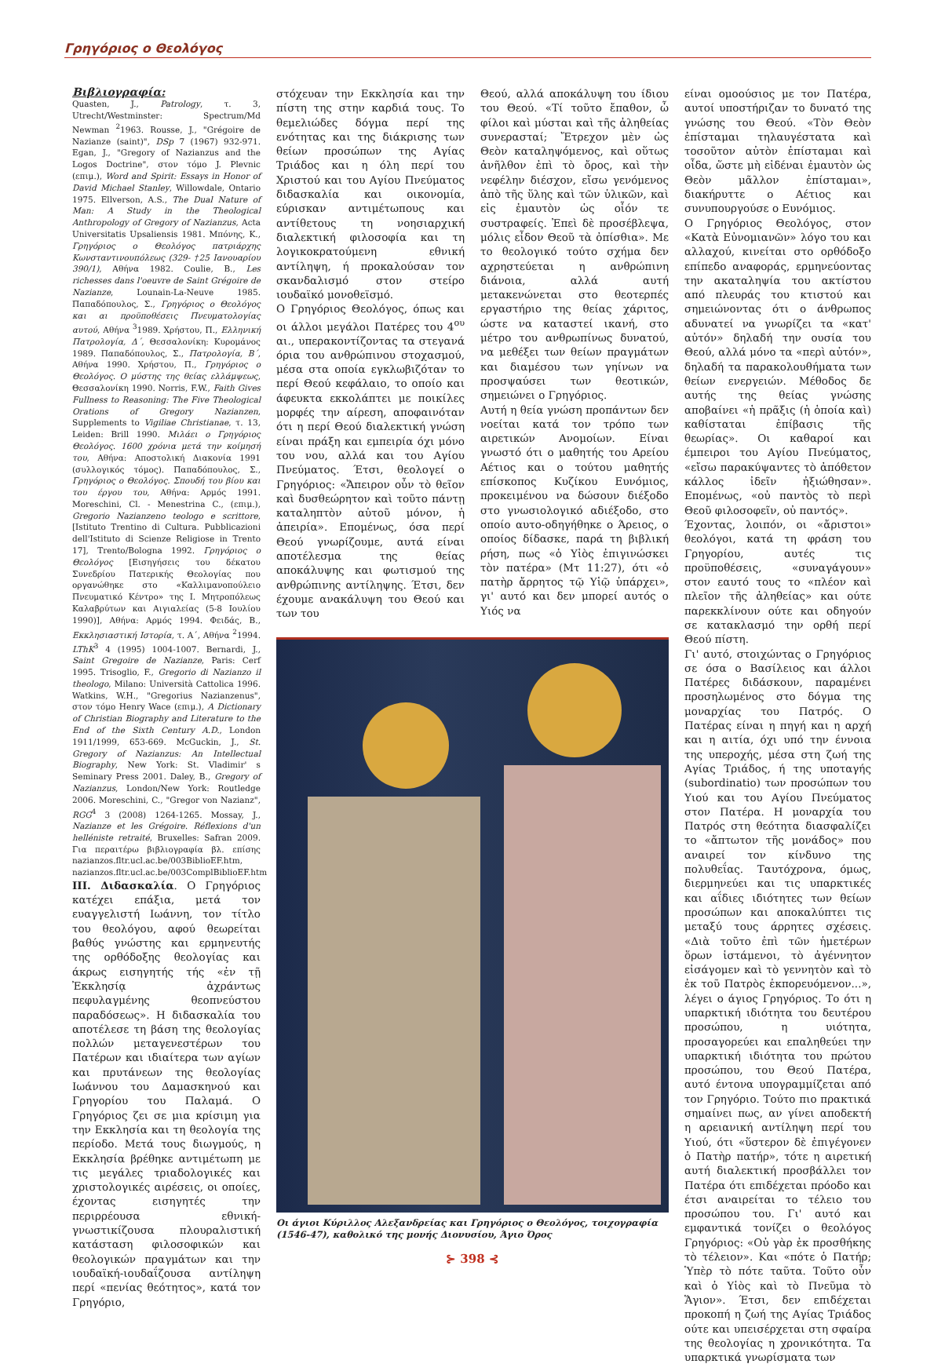Γρηγόριος ο Θεολόγος
Βιβλιογραφία:
Quasten, J., Patrology, τ. 3, Utrecht/Westminster: Spectrum/Md Newman <sup>2</sup>1963. Rousse, J., "Grégoire de Nazianze (saint)", DSp 7 (1967) 932-971. Egan, J., "Gregory of Nazianzus and the Logos Doctrine", στον τόμο J. Plevnic (επιμ.), Word and Spirit: Essays in Honor of David Michael Stanley, Willowdale, Ontario 1975. Ellverson, A.S., The Dual Nature of Man: A Study in the Theological Anthropology of Gregory of Nazianzus, Acta Universitatis Upsaliensis 1981. Μπόνης, Κ., Γρηγόριος ο Θεολόγος πατριάρχης Κωνσταντινουπόλεως (329- †25 Ιανουαρίου 390/1), Αθήνα 1982. Coulie, B., Les richesses dans l'oeuvre de Saint Grégoire de Nazianze, Lounain-La-Neuve 1985. Παπαδόπουλος, Σ., Γρηγόριος ο Θεολόγος και αι προϋποθέσεις Πνευματολογίας αυτού, Αθήνα <sup>3</sup>1989. Χρήστου, Π., Ελληνική Πατρολογία, Δ΄, Θεσσαλονίκη: Κυρομάνος 1989. Παπαδόπουλος, Σ., Πατρολογία, Β΄, Αθήνα 1990. Χρήστου, Π., Γρηγόριος ο Θεολόγος. Ο μύστης της θείας ελλάμψεως, Θεσσαλονίκη 1990. Norris, F.W., Faith Gives Fullness to Reasoning: The Five Theological Orations of Gregory Nazianzen, Supplements to Vigiliae Christianae, τ. 13, Leiden: Brill 1990. Μιλάει ο Γρηγόριος Θεολόγος. 1600 χρόνια μετά την κοίμησή του, Αθήνα: Αποστολική Διακονία 1991 (συλλογικός τόμος). Παπαδόπουλος, Σ., Γρηγόριος ο Θεολόγος. Σπουδή του βίου και του έργου του, Αθήνα: Αρμός 1991. Moreschini, Cl. - Menestrina C., (επιμ.), Gregorio Nazianzeno teologo e scrittore, [Istituto Trentino di Cultura. Pubblicazioni dell'Istituto di Scienze Religiose in Trento 17], Trento/Bologna 1992. Γρηγόριος ο Θεολόγος [Εισηγήσεις του δέκατου Συνεδρίου Πατερικής Θεολογίας που οργανώθηκε στο «Καλλιμανοπούλειο Πνευματικό Κέντρο» της Ι. Μητροπόλεως Καλαβρύτων και Αιγιαλείας (5-8 Ιουλίου 1990)], Αθήνα: Αρμός 1994. Φειδάς, Β., Εκκλησιαστική Ιστορία, τ. Α΄, Αθήνα <sup>2</sup>1994. LThK<sup>3</sup> 4 (1995) 1004-1007. Bernardi, J., Saint Gregoire de Nazianze, Paris: Cerf 1995. Trisoglio, F., Gregorio di Nazianzo il theologo, Milano: Università Cattolica 1996. Watkins, W.H., "Gregorius Nazianzenus", στον τόμο Henry Wace (επιμ.), A Dictionary of Christian Biography and Literature to the End of the Sixth Century A.D., London 1911/1999, 653-669. McGuckin, J., St. Gregory of Nazianzus: An Intellectual Biography, New York: St. Vladimir' s Seminary Press 2001. Daley, B., Gregory of Nazianzus, London/New York: Routledge 2006. Moreschini, C., "Gregor von Nazianz", RGG<sup>4</sup> 3 (2008) 1264-1265. Mossay, J., Nazianze et les Grégoire. Réflexions d'un helléniste retraité, Bruxelles: Safran 2009. Για περαιτέρω βιβλιογραφία βλ. επίσης nazianzos.fltr.ucl.ac.be/003BiblioEF.htm, nazianzos.fltr.ucl.ac.be/003ComplBiblioEF.htm
III. Διδασκαλία. Ο Γρηγόριος κατέχει επάξια, μετά τον ευαγγελιστή Ιωάννη, τον τίτλο του θεολόγου, αφού θεωρείται βαθύς γνώστης και ερμηνευτής της ορθόδοξης θεολογίας και άκρως εισηγητής τής «ἐν τῇ Ἐκκλησίᾳ ἀχράντως πεφυλαγμένης θεοπνεύστου παραδόσεως». Η διδασκαλία του αποτέλεσε τη βάση της θεολογίας πολλών μεταγενεστέρων του Πατέρων και ιδιαίτερα των αγίων και πρυτάνεων της θεολογίας Ιωάννου του Δαμασκηνού και Γρηγορίου του Παλαμά. Ο Γρηγόριος ζει σε μια κρίσιμη για την Εκκλησία και τη θεολογία της περίοδο. Μετά τους διωγμούς, η Εκκλησία βρέθηκε αντιμέτωπη με τις μεγάλες τριαδολογικές και χριστολογικές αιρέσεις, οι οποίες, έχοντας εισηγητές την περιρρέουσα εθνική-γνωστικίζουσα πλουραλιστική κατάσταση φιλοσοφικών και θεολογικών πραγμάτων και την ιουδαϊκή-ιουδαΐζουσα αντίληψη περί «πενίας θεότητος», κατά τον Γρηγόριο,
στόχευαν την Εκκλησία και την πίστη της στην καρδιά τους. Το θεμελιώδες δόγμα περί της ενότητας και της διάκρισης των θείων προσώπων της Αγίας Τριάδος και η όλη περί του Χριστού και του Αγίου Πνεύματος διδασκαλία και οικονομία, εύρισκαν αντιμέτωπους και αντίθετους τη νοησιαρχική διαλεκτική φιλοσοφία και τη λογικοκρατούμενη εθνική αντίληψη, ή προκαλούσαν τον σκανδαλισμό στον στείρο ιουδαϊκό μονοθεϊσμό.
Ο Γρηγόριος Θεολόγος, όπως και οι άλλοι μεγάλοι Πατέρες του 4<sup>ου</sup> αι., υπερακοντίζοντας τα στεγανά όρια του ανθρώπινου στοχασμού, μέσα στα οποία εγκλωβιζόταν το περί Θεού κεφάλαιο, το οποίο και άφευκτα εκκολάπτει με ποικίλες μορφές την αίρεση, αποφαινόταν ότι η περί Θεού διαλεκτική γνώση είναι πράξη και εμπειρία όχι μόνο του νου, αλλά και του Αγίου Πνεύματος. Έτσι, θεολογεί ο Γρηγόριος: «Ἄπειρον οὖν τὸ θεῖον καὶ δυσθεώρητον καὶ τοῦτο πάντῃ καταληπτὸν αὐτοῦ μόνον, ἡ ἀπειρία». Επομένως, όσα περί Θεού γνωρίζουμε, αυτά είναι αποτέλεσμα της θείας αποκάλυψης και φωτισμού της ανθρώπινης αντίληψης. Έτσι, δεν έχουμε ανακάλυψη του Θεού και των του
Θεού, αλλά αποκάλυψη του ίδιου του Θεού. «Τί τοῦτο ἔπαθον, ὦ φίλοι καὶ μύσται καὶ τῆς ἀληθείας συνερασταί; Ἔτρεχον μὲν ὡς Θεὸν καταληψόμενος, καὶ οὕτως ἀνῆλθον ἐπὶ τὸ ὄρος, καὶ τὴν νεφέλην διέσχον, εἴσω γενόμενος ἀπὸ τῆς ὕλης καὶ τῶν ὑλικῶν, καὶ εἰς ἐμαυτὸν ὡς οἷόν τε συστραφείς. Ἐπεὶ δὲ προσέβλεψα, μόλις εἶδον Θεοῦ τὰ ὀπίσθια». Με το θεολογικό τούτο σχήμα δεν αχρηστεύεται η ανθρώπινη διάνοια, αλλά αυτή μετακενώνεται στο θεοτερπές εργαστήριο της θείας χάριτος, ώστε να καταστεί ικανή, στο μέτρο του ανθρωπίνως δυνατού, να μεθέξει των θείων πραγμάτων και διαμέσου των γηίνων να προσψαύσει των θεοτικών, σημειώνει ο Γρηγόριος.
Αυτή η θεία γνώση προπάντων δεν νοείται κατά τον τρόπο των αιρετικών Ανομοίων. Είναι γνωστό ότι ο μαθητής του Αρείου Αέτιος και ο τούτου μαθητής επίσκοπος Κυζίκου Ευνόμιος, προκειμένου να δώσουν διέξοδο στο γνωσιολογικό αδιέξοδο, στο οποίο αυτο-οδηγήθηκε ο Άρειος, ο οποίος δίδασκε, παρά τη βιβλική ρήση, πως «ὁ Υἱὸς ἐπιγινώσκει τὸν πατέρα» (Μτ 11:27), ότι «ὁ πατὴρ ἄρρητος τῷ Υἱῷ ὑπάρχει», γι' αυτό και δεν μπορεί αυτός ο Υιός να
Οι άγιοι Κύριλλος Αλεξανδρείας και Γρηγόριος ο Θεολόγος, τοιχογραφία (1546-47), καθολικό της μονής Διονυσίου, Άγιο Όρος
⊱ 398 ⊰
είναι ομοούσιος με τον Πατέρα, αυτοί υποστήριζαν το δυνατό της γνώσης του Θεού. «Τὸν Θεὸν ἐπίσταμαι τηλαυγέστατα καὶ τοσοῦτον αὐτὸν ἐπίσταμαι καὶ οἶδα, ὥστε μὴ εἰδέναι ἐμαυτὸν ὡς Θεὸν μᾶλλον ἐπίσταμαι», διακήρυττε ο Αέτιος και συνυπουργούσε ο Ευνόμιος.
Ο Γρηγόριος Θεολόγος, στον «Κατὰ Εὐνομιανῶν» λόγο του και αλλαχού, κινείται στο ορθόδοξο επίπεδο αναφοράς, ερμηνεύοντας την ακαταληψία του ακτίστου από πλευράς του κτιστού και σημειώνοντας ότι ο άνθρωπος αδυνατεί να γνωρίζει τα «κατ' αὐτόν» δηλαδή την ουσία του Θεού, αλλά μόνο τα «περὶ αὐτόν», δηλαδή τα παρακολουθήματα των θείων ενεργειών. Μέθοδος δε αυτής της θείας γνώσης αποβαίνει «ἡ πρᾶξις (ἡ ὁποία καὶ) καθίσταται ἐπίβασις τῆς θεωρίας». Οι καθαροί και έμπειροι του Αγίου Πνεύματος, «εἴσω παρακύψαντες τὸ ἀπόθετον κάλλος ἰδεῖν ἠξιώθησαν». Επομένως, «οὐ παντὸς τὸ περὶ Θεοῦ φιλοσοφεῖν, οὐ παντός».
Έχοντας, λοιπόν, οι «ἄριστοι» θεολόγοι, κατά τη φράση του Γρηγορίου, αυτές τις προϋποθέσεις, «συναγάγουν» στον εαυτό τους το «πλέον καὶ πλεῖον τῆς ἀληθείας» και ούτε παρεκκλίνουν ούτε και οδηγούν σε κατακλασμό την ορθή περί Θεού πίστη.
Γι' αυτό, στοιχώντας ο Γρηγόριος σε όσα ο Βασίλειος και άλλοι Πατέρες διδάσκουν, παραμένει προσηλωμένος στο δόγμα της μοναρχίας του Πατρός. Ο Πατέρας είναι η πηγή και η αρχή και η αιτία, όχι υπό την έννοια της υπεροχής, μέσα στη ζωή της Αγίας Τριάδος, ή της υποταγής (subordinatio) των προσώπων του Υιού και του Αγίου Πνεύματος στον Πατέρα. Η μοναρχία του Πατρός στη θεότητα διασφαλίζει το «ἄπτωτον τῆς μονάδος» που αναιρεί τον κίνδυνο της πολυθεΐας. Ταυτόχρονα, όμως, διερμηνεύει και τις υπαρκτικές και αΐδιες ιδιότητες των θείων προσώπων και αποκαλύπτει τις μεταξύ τους άρρητες σχέσεις. «Διὰ τοῦτο ἐπὶ τῶν ἡμετέρων ὅρων ἱστάμενοι, τὸ ἀγέννητον εἰσάγομεν καὶ τὸ γεννητὸν καὶ τὸ ἐκ τοῦ Πατρὸς ἐκπορευόμενον...», λέγει ο άγιος Γρηγόριος. Το ότι η υπαρκτική ιδιότητα του δευτέρου προσώπου, η υιότητα, προσαγορεύει και επαληθεύει την υπαρκτική ιδιότητα του πρώτου προσώπου, του Θεού Πατέρα, αυτό έντονα υπογραμμίζεται από τον Γρηγόριο. Τούτο πιο πρακτικά σημαίνει πως, αν γίνει αποδεκτή η αρειανική αντίληψη περί του Υιού, ότι «ὕστερον δὲ ἐπιγέγονεν ὁ Πατὴρ πατήρ», τότε η αιρετική αυτή διαλεκτική προσβάλλει τον Πατέρα ότι επιδέχεται πρόοδο και έτσι αναιρείται το τέλειο του προσώπου του. Γι' αυτό και εμφαντικά τονίζει ο θεολόγος Γρηγόριος: «Οὐ γὰρ ἐκ προσθήκης τὸ τέλειον». Και «πότε ὁ Πατήρ; Ὑπὲρ τὸ πότε ταῦτα. Τοῦτο οὖν καὶ ὁ Υἱὸς καὶ τὸ Πνεῦμα τὸ Ἅγιον». Έτσι, δεν επιδέχεται προκοπή η ζωή της Αγίας Τριάδος ούτε και υπεισέρχεται στη σφαίρα της θεολογίας η χρονικότητα. Τα υπαρκτικά γνωρίσματα των